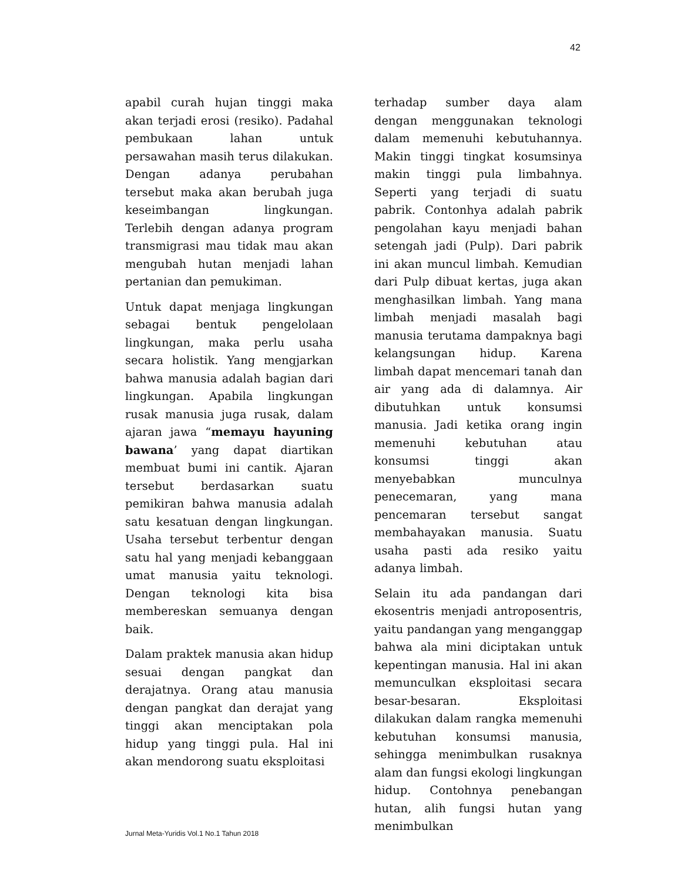42
apabil curah hujan tinggi maka akan terjadi erosi (resiko). Padahal pembukaan lahan untuk persawahan masih terus dilakukan. Dengan adanya perubahan tersebut maka akan berubah juga keseimbangan lingkungan. Terlebih dengan adanya program transmigrasi mau tidak mau akan mengubah hutan menjadi lahan pertanian dan pemukiman.
Untuk dapat menjaga lingkungan sebagai bentuk pengelolaan lingkungan, maka perlu usaha secara holistik. Yang mengjarkan bahwa manusia adalah bagian dari lingkungan. Apabila lingkungan rusak manusia juga rusak, dalam ajaran jawa “memayu hayuning bawana’ yang dapat diartikan membuat bumi ini cantik. Ajaran tersebut berdasarkan suatu pemikiran bahwa manusia adalah satu kesatuan dengan lingkungan. Usaha tersebut terbentur dengan satu hal yang menjadi kebanggaan umat manusia yaitu teknologi. Dengan teknologi kita bisa membereskan semuanya dengan baik.
Dalam praktek manusia akan hidup sesuai dengan pangkat dan derajatnya. Orang atau manusia dengan pangkat dan derajat yang tinggi akan menciptakan pola hidup yang tinggi pula. Hal ini akan mendorong suatu eksploitasi
terhadap sumber daya alam dengan menggunakan teknologi dalam memenuhi kebutuhannya. Makin tinggi tingkat kosumsinya makin tinggi pula limbahnya. Seperti yang terjadi di suatu pabrik. Contonhya adalah pabrik pengolahan kayu menjadi bahan setengah jadi (Pulp). Dari pabrik ini akan muncul limbah. Kemudian dari Pulp dibuat kertas, juga akan menghasilkan limbah. Yang mana limbah menjadi masalah bagi manusia terutama dampaknya bagi kelangsungan hidup. Karena limbah dapat mencemari tanah dan air yang ada di dalamnya. Air dibutuhkan untuk konsumsi manusia. Jadi ketika orang ingin memenuhi kebutuhan atau konsumsi tinggi akan menyebabkan munculnya penecemaran, yang mana pencemaran tersebut sangat membahayakan manusia. Suatu usaha pasti ada resiko yaitu adanya limbah.
Selain itu ada pandangan dari ekosentris menjadi antroposentris, yaitu pandangan yang menganggap bahwa ala mini diciptakan untuk kepentingan manusia. Hal ini akan memunculkan eksploitasi secara besar-besaran. Eksploitasi dilakukan dalam rangka memenuhi kebutuhan konsumsi manusia, sehingga menimbulkan rusaknya alam dan fungsi ekologi lingkungan hidup. Contohnya penebangan hutan, alih fungsi hutan yang menimbulkan
Jurnal Meta-Yuridis Vol.1 No.1 Tahun 2018